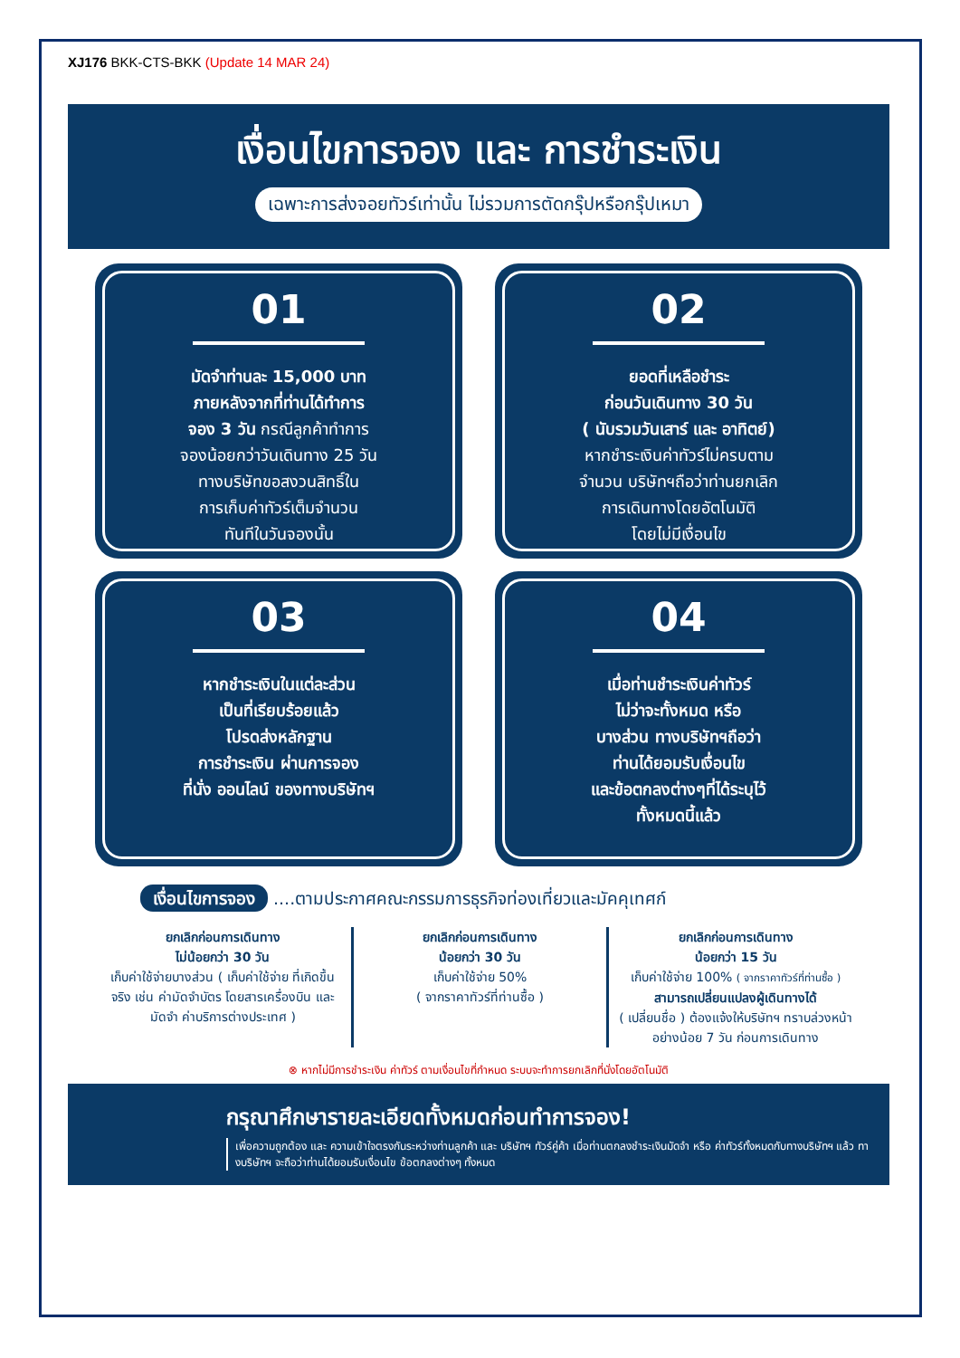XJ176 BKK-CTS-BKK (Update 14 MAR 24)
เงื่อนไขการจอง และ การชำระเงิน
เฉพาะการส่งจอยทัวร์เท่านั้น ไม่รวมการตัดกรุ๊ปหรือกรุ๊ปเหมา
01
มัดจำท่านละ 15,000 บาท
ภายหลังจากที่ท่านได้ทำการ
จอง 3 วัน กรณีลูกค้าทำการ
จองน้อยกว่าวันเดินทาง 25 วัน
ทางบริษัทขอสงวนสิทธิ์ใน
การเก็บค่าทัวร์เต็มจำนวน
ทันทีในวันจองนั้น
02
ยอดที่เหลือชำระ
ก่อนวันเดินทาง 30 วัน
( นับรวมวันเสาร์ และ อาทิตย์)
หากชำระเงินค่าทัวร์ไม่ครบตาม
จำนวน บริษัทฯถือว่าท่านยกเลิก
การเดินทางโดยอัตโนมัติ
โดยไม่มีเงื่อนไข
03
หากชำระเงินในแต่ละส่วน
เป็นที่เรียบร้อยแล้ว
โปรดส่งหลักฐาน
การชำระเงิน ผ่านการจอง
ที่นั่ง ออนไลน์ ของทางบริษัทฯ
04
เมื่อท่านชำระเงินค่าทัวร์
ไม่ว่าจะทั้งหมด หรือ
บางส่วน ทางบริษัทฯถือว่า
ท่านได้ยอมรับเงื่อนไข
และข้อตกลงต่างๆที่ได้ระบุไว้
ทั้งหมดนี้แล้ว
เงื่อนไขการจอง ....ตามประกาศคณะกรรมการธุรกิจท่องเที่ยวและมัคคุเทศก์
ยกเลิกก่อนการเดินทาง
ไม่น้อยกว่า 30 วัน
เก็บค่าใช้จ่ายบางส่วน ( เก็บค่าใช้จ่าย ที่เกิดขึ้นจริง เช่น ค่ามัดจำบัตร โดยสารเครื่องบิน และมัดจำ ค่าบริการต่างประเทศ )
ยกเลิกก่อนการเดินทาง
น้อยกว่า 30 วัน
เก็บค่าใช้จ่าย 50%
( จากราคาทัวร์ที่ท่านซื้อ )
ยกเลิกก่อนการเดินทาง
น้อยกว่า 15 วัน
เก็บค่าใช้จ่าย 100% ( จากราคาทัวร์ที่ท่านซื้อ )
สามารถเปลี่ยนแปลงผู้เดินทางได้
( เปลี่ยนชื่อ ) ต้องแจ้งให้บริษัทฯ ทราบล่วงหน้าอย่างน้อย 7 วัน ก่อนการเดินทาง
⊗ หากไม่มีการชำระเงิน ค่าทัวร์ ตามเงื่อนไขที่กำหนด ระบบจะทำการยกเลิกที่นั่งโดยอัตโนมัติ
กรุณาศึกษารายละเอียดทั้งหมดก่อนทำการจอง!
เพื่อความถูกต้อง และ ความเข้าใจตรงกันระหว่างท่านลูกค้า และ บริษัทฯ ทัวร์คู่ค้า เมื่อท่านตกลงชำระเงินมัดจำ หรือ ค่าทัวร์ทั้งหมดกับทางบริษัทฯ แล้ว ทางบริษัทฯ จะถือว่าท่านได้ยอมรับเงื่อนไข ข้อตกลงต่างๆ ทั้งหมด